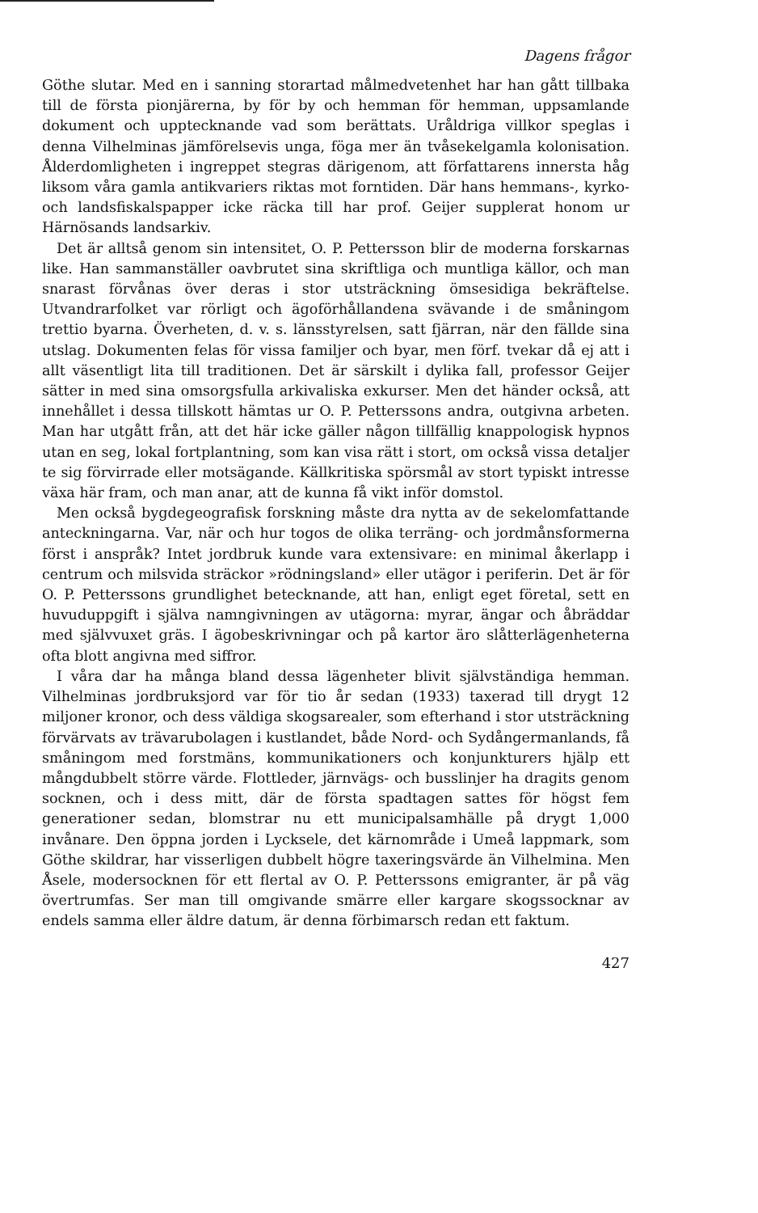Dagens frågor
Göthe slutar. Med en i sanning storartad målmedvetenhet har han gått tillbaka till de första pionjärerna, by för by och hemman för hemman, uppsamlande dokument och upptecknande vad som berättats. Uråldriga villkor speglas i denna Vilhelminas jämförelsevis unga, föga mer än tvåsekelgamla kolonisation. Ålderdomligheten i ingreppet stegras därigenom, att författarens innersta håg liksom våra gamla antikvariers riktas mot forntiden. Där hans hemmans-, kyrko- och landsfiskalspapper icke räcka till har prof. Geijer supplerat honom ur Härnösands landsarkiv.
Det är alltså genom sin intensitet, O. P. Pettersson blir de moderna forskarnas like. Han sammanställer oavbrutet sina skriftliga och muntliga källor, och man snarast förvånas över deras i stor utsträckning ömsesidiga bekräftelse. Utvandrarfolket var rörligt och ägoförhållandena svävande i de småningom trettio byarna. Överheten, d. v. s. länsstyrelsen, satt fjärran, när den fällde sina utslag. Dokumenten felas för vissa familjer och byar, men förf. tvekar då ej att i allt väsentligt lita till traditionen. Det är särskilt i dylika fall, professor Geijer sätter in med sina omsorgsfulla arkivaliska exkurser. Men det händer också, att innehållet i dessa tillskott hämtas ur O. P. Petterssons andra, outgivna arbeten. Man har utgått från, att det här icke gäller någon tillfällig knappologisk hypnos utan en seg, lokal fortplantning, som kan visa rätt i stort, om också vissa detaljer te sig förvirrade eller motsägande. Källkritiska spörsmål av stort typiskt intresse växa här fram, och man anar, att de kunna få vikt inför domstol.
Men också bygdegeografisk forskning måste dra nytta av de sekelomfattande anteckningarna. Var, när och hur togos de olika terräng- och jordmånsformerna först i anspråk? Intet jordbruk kunde vara extensivare: en minimal åkerlapp i centrum och milsvida sträckor »rödningsland» eller utägor i periferin. Det är för O. P. Petterssons grundlighet betecknande, att han, enligt eget företal, sett en huvuduppgift i själva namngivningen av utägorna: myrar, ängar och åbräddar med självvuxet gräs. I ägobeskrivningar och på kartor äro slåtterlägenheterna ofta blott angivna med siffror.
I våra dar ha många bland dessa lägenheter blivit självständiga hemman. Vilhelminas jordbruksjord var för tio år sedan (1933) taxerad till drygt 12 miljoner kronor, och dess väldiga skogsarealer, som efterhand i stor utsträckning förvärvats av trävarubolagen i kustlandet, både Nord- och Sydångermanlands, få småningom med forstmäns, kommunikationers och konjunkturers hjälp ett mångdubbelt större värde. Flottleder, järnvägs- och busslinjer ha dragits genom socknen, och i dess mitt, där de första spadtagen sattes för högst fem generationer sedan, blomstrar nu ett municipalsamhälle på drygt 1,000 invånare. Den öppna jorden i Lycksele, det kärnområde i Umeå lappmark, som Göthe skildrar, har visserligen dubbelt högre taxeringsvärde än Vilhelmina. Men Åsele, modersocknen för ett flertal av O. P. Petterssons emigranter, är på väg övertrumfas. Ser man till omgivande smärre eller kargare skogssocknar av endels samma eller äldre datum, är denna förbimarsch redan ett faktum.
427